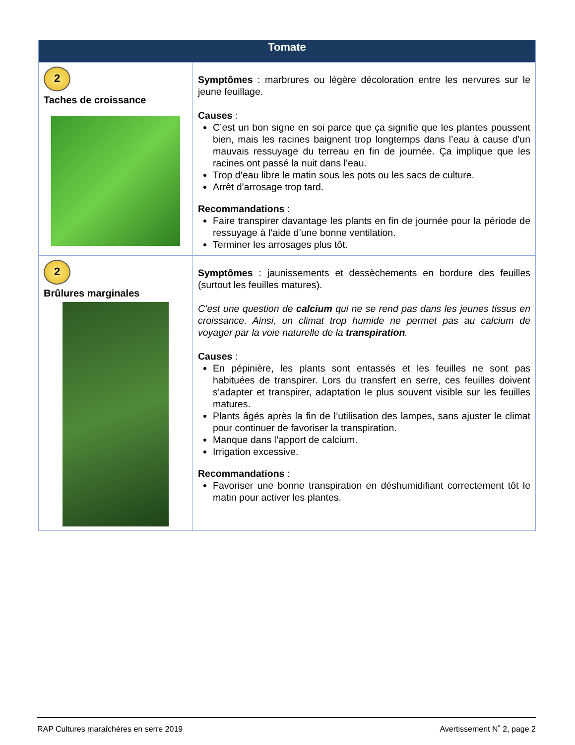| Tomate | |
| --- | --- |
| 2 Taches de croissance | Symptômes : marbrures ou légère décoloration entre les nervures sur le jeune feuillage. Causes : C’est un bon signe en soi parce que ça signifie que les plantes poussent bien, mais les racines baignent trop longtemps dans l’eau à cause d'un mauvais ressuyage du terreau en fin de journée. Ça implique que les racines ont passé la nuit dans l’eau. Trop d’eau libre le matin sous les pots ou les sacs de culture. Arrêt d’arrosage trop tard. Recommandations : Faire transpirer davantage les plants en fin de journée pour la période de ressuyage à l’aide d’une bonne ventilation. Terminer les arrosages plus tôt. |
| 2 Brûlures marginales | Symptômes : jaunissements et dessèchements en bordure des feuilles (surtout les feuilles matures). C’est une question de calcium qui ne se rend pas dans les jeunes tissus en croissance. Ainsi, un climat trop humide ne permet pas au calcium de voyager par la voie naturelle de la transpiration . Causes : En pépinière, les plants sont entassés et les feuilles ne sont pas habituées de transpirer. Lors du transfert en serre, ces feuilles doivent s’adapter et transpirer, adaptation le plus souvent visible sur les feuilles matures. Plants âgés après la fin de l’utilisation des lampes, sans ajuster le climat pour continuer de favoriser la transpiration. Manque dans l’apport de calcium. Irrigation excessive. Recommandations : Favoriser une bonne transpiration en déshumidifiant correctement tôt le matin pour activer les plantes. |
RAP Cultures maraîchères en serre 2019 Avertissement N˚ 2, page 2